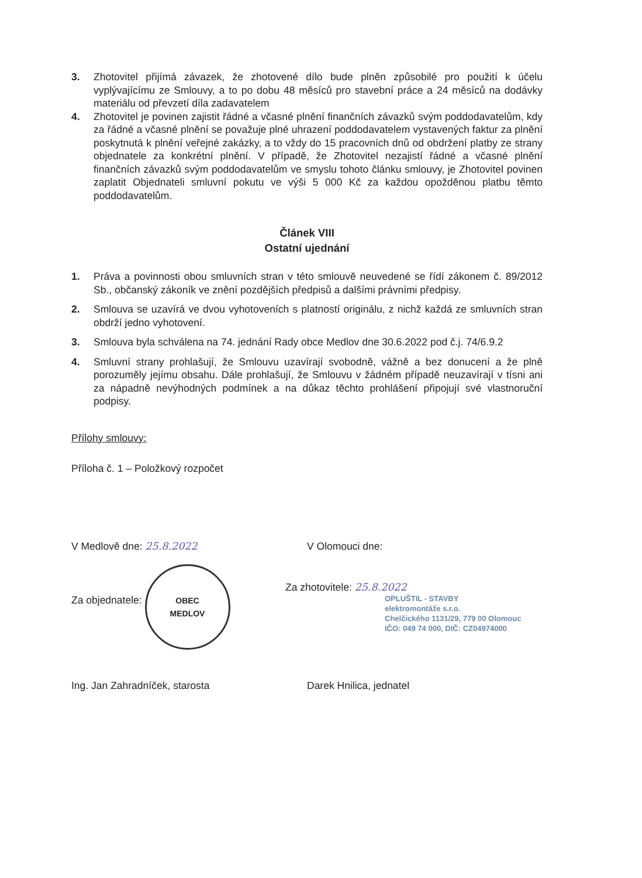3. Zhotovitel přijímá závazek, že zhotovené dílo bude plněn způsobilé pro použití k účelu vyplývajícímu ze Smlouvy, a to po dobu 48 měsíců pro stavební práce a 24 měsíců na dodávky materiálu od převzetí díla zadavatelem
4. Zhotovitel je povinen zajistit řádné a včasné plnění finančních závazků svým poddodavatelům, kdy za řádné a včasné plnění se považuje plné uhrazení poddodavatelem vystavených faktur za plnění poskytnutá k plnění veřejné zakázky, a to vždy do 15 pracovních dnů od obdržení platby ze strany objednatele za konkrétní plnění. V případě, že Zhotovitel nezajistí řádné a včasné plnění finančních závazků svým poddodavatelům ve smyslu tohoto článku smlouvy, je Zhotovitel povinen zaplatit Objednateli smluvní pokutu ve výši 5 000 Kč za každou opožděnou platbu těmto poddodavatelům.
Článek VIII
Ostatní ujednání
1. Práva a povinnosti obou smluvních stran v této smlouvě neuvedené se řídí zákonem č. 89/2012 Sb., občanský zákoník ve znění pozdějších předpisů a dalšími právními předpisy.
2. Smlouva se uzavírá ve dvou vyhotoveních s platností originálu, z nichž každá ze smluvních stran obdrží jedno vyhotovení.
3. Smlouva byla schválena na 74. jednání Rady obce Medlov dne 30.6.2022 pod č.j. 74/6.9.2
4. Smluvní strany prohlašují, že Smlouvu uzavírají svobodně, vážně a bez donucení a že plně porozuměly jejímu obsahu. Dále prohlašují, že Smlouvu v žádném případě neuzavírají v tísni ani za nápadně nevýhodných podmínek a na důkaz těchto prohlášení připojují své vlastnoruční podpisy.
Přílohy smlouvy:
Příloha č. 1 – Položkový rozpočet
V Medlově dne: 25.8.2022 V Olomouci dne:
Za objednatele: OBEC
MEDLOV
Za zhotovitele: 25.8.2022
OPLUŠTIL - STAVBY
elektromontáže s.r.o.
Chelčického 1131/29, 779 00 Olomouc
IČO: 049 74 000, DIČ: CZ04974000
Ing. Jan Zahradníček, starosta Darek Hnilica, jednatel